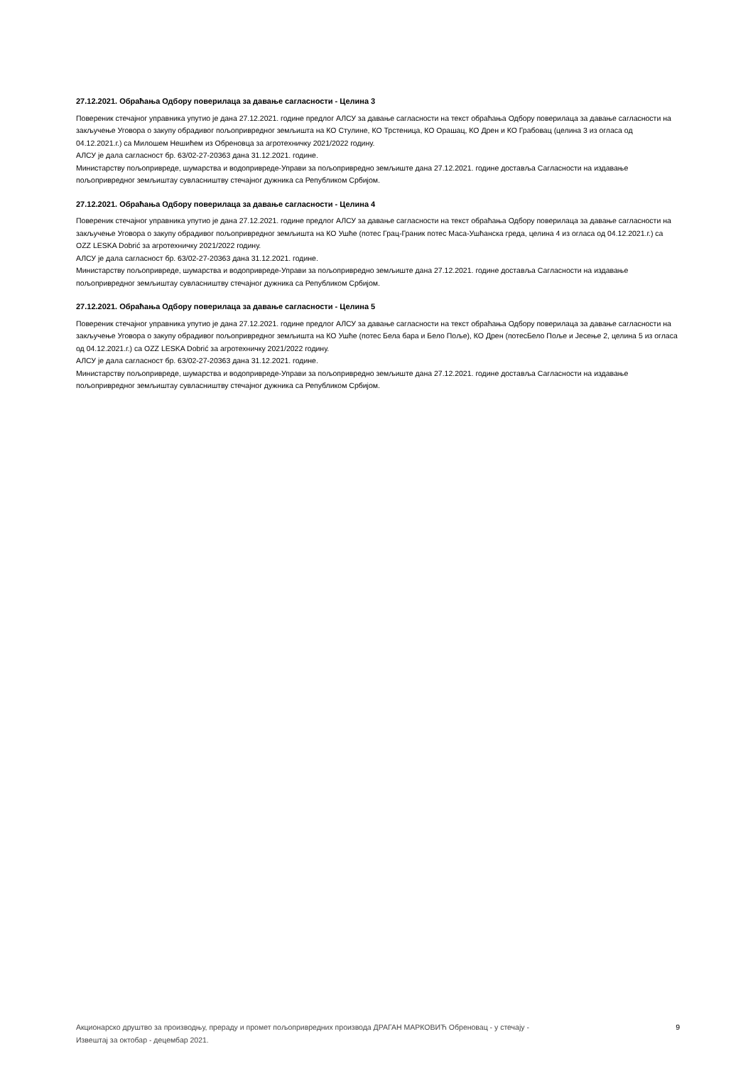27.12.2021. Обраћања Одбору поверилаца за давање сагласности - Целина 3
Повереник стечајног управника упутио је дана 27.12.2021. године предлог АЛСУ за давање сагласности на текст обраћања Одбору поверилаца за давање сагласности на закључење Уговора о закупу обрадивог пољопривредног земљишта на КО Стулине, КО Трстеница, КО Орашац, КО Дрен и КО Грабовац (целина 3 из огласа од 04.12.2021.г.) са Милошем Нешићем из Обреновца за агротехничку 2021/2022 годину.
АЛСУ је дала сагласност бр. 63/02-27-20363 дана 31.12.2021. године.
Министарству пољопривреде, шумарства и водопривреде-Управи за пољопривредно земљиште дана 27.12.2021. године доставља Сагласности на издавање пољопривредног земљиштау сувласништву стечајног дужника са Републиком Србијом.
27.12.2021. Обраћања Одбору поверилаца за давање сагласности - Целина 4
Повереник стечајног управника упутио је дана 27.12.2021. године предлог АЛСУ за давање сагласности на текст обраћања Одбору поверилаца за давање сагласности на закључење Уговора о закупу обрадивог пољопривредног земљишта на КО Ушће (потес Грац-Граник потес Маса-Ушћанска греда, целина 4 из огласа од 04.12.2021.г.) са OZZ LESKA Dobrić за агротехничку 2021/2022 годину.
АЛСУ је дала сагласност бр. 63/02-27-20363 дана 31.12.2021. године.
Министарству пољопривреде, шумарства и водопривреде-Управи за пољопривредно земљиште дана 27.12.2021. године доставља Сагласности на издавање пољопривредног земљиштау сувласништву стечајног дужника са Републиком Србијом.
27.12.2021. Обраћања Одбору поверилаца за давање сагласности - Целина 5
Повереник стечајног управника упутио је дана 27.12.2021. године предлог АЛСУ за давање сагласности на текст обраћања Одбору поверилаца за давање сагласности на закључење Уговора о закупу обрадивог пољопривредног земљишта на КО Ушће (потес Бела бара и Бело Поље), КО Дрен (потесБело Поље и Јесење 2, целина 5 из огласа од 04.12.2021.г.) са OZZ LESKA Dobrić за агротехничку 2021/2022 годину.
АЛСУ је дала сагласност бр. 63/02-27-20363 дана 31.12.2021. године.
Министарству пољопривреде, шумарства и водопривреде-Управи за пољопривредно земљиште дана 27.12.2021. године доставља Сагласности на издавање пољопривредног земљиштау сувласништву стечајног дужника са Републиком Србијом.
Акционарско друштво за производњу, прераду и промет пољопривредних производа ДРАГАН МАРКОВИЋ Обреновац - у стечају -
Извештај за октобар - децембар 2021.
9